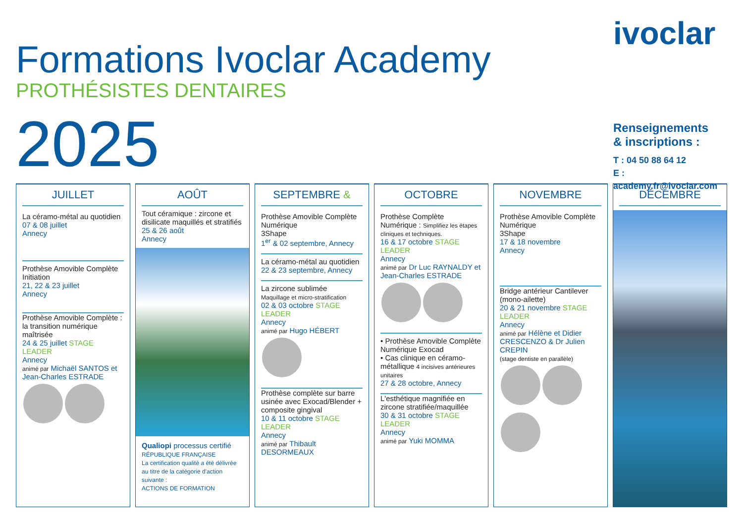Formations Ivoclar Academy
PROTHÉSISTES DENTAIRES
2025
ivoclar
Renseignements
& inscriptions :
T : 04 50 88 64 12
E : academy.fr@ivoclar.com
JUILLET
La céramo-métal au quotidien
07 & 08 juillet
Annecy
Prothèse Amovible Complète Initiation
21, 22 & 23 juillet
Annecy
Prothèse Amovible Complète : la transition numérique maîtrisée
24 & 25 juillet STAGE LEADER
Annecy
animé par Michaël SANTOS et Jean-Charles ESTRADE
AOÛT
Tout céramique : zircone et disilicate maquillés et stratifiés
25 & 26 août
Annecy
Qualiopi processus certifié
RÉPUBLIQUE FRANÇAISE
La certification qualité a été délivrée au titre de la catégorie d'action suivante :
ACTIONS DE FORMATION
SEPTEMBRE &
Prothèse Amovible Complète Numérique
3Shape
1<sup>er</sup> & 02 septembre, Annecy
La céramo-métal au quotidien
22 & 23 septembre, Annecy
La zircone sublimée
Maquillage et micro-stratification
02 & 03 octobre STAGE LEADER
Annecy
animé par Hugo HÉBERT
Prothèse complète sur barre usinée avec Exocad/Blender + composite gingival
10 & 11 octobre STAGE LEADER
Annecy
animé par Thibault DESORMEAUX
OCTOBRE
Prothèse Complète Numérique : Simplifiez les étapes cliniques et techniques.
16 & 17 octobre STAGE LEADER
Annecy
animé par Dr Luc RAYNALDY et Jean-Charles ESTRADE
• Prothèse Amovible Complète Numérique Exocad
• Cas clinique en céramo-métallique 4 incisives antérieures unitaires
27 & 28 octobre, Annecy
L'esthétique magnifiée en zircone stratifiée/maquillée
30 & 31 octobre STAGE LEADER
Annecy
animé par Yuki MOMMA
NOVEMBRE
Prothèse Amovible Complète Numérique
3Shape
17 & 18 novembre
Annecy
Bridge antérieur Cantilever (mono-ailette)
20 & 21 novembre STAGE LEADER
Annecy
animé par Hélène et Didier CRESCENZO & Dr Julien CREPIN
(stage dentiste en parallèle)
DÉCEMBRE